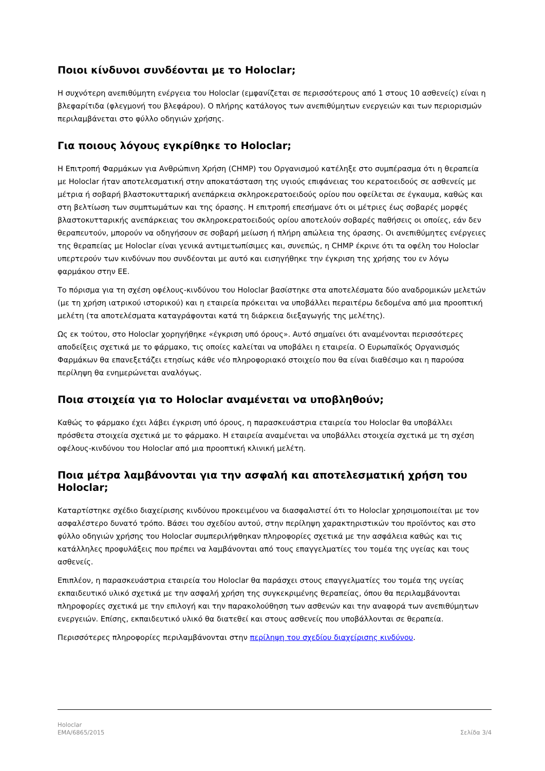Ποιοι κίνδυνοι συνδέονται με το Holoclar;
Η συχνότερη ανεπιθύμητη ενέργεια του Holoclar (εμφανίζεται σε περισσότερους από 1 στους 10 ασθενείς) είναι η βλεφαρίτιδα (φλεγμονή του βλεφάρου). Ο πλήρης κατάλογος των ανεπιθύμητων ενεργειών και των περιορισμών περιλαμβάνεται στο φύλλο οδηγιών χρήσης.
Για ποιους λόγους εγκρίθηκε το Holoclar;
Η Επιτροπή Φαρμάκων για Ανθρώπινη Χρήση (CHMP) του Οργανισμού κατέληξε στο συμπέρασμα ότι η θεραπεία με Holoclar ήταν αποτελεσματική στην αποκατάσταση της υγιούς επιφάνειας του κερατοειδούς σε ασθενείς με μέτρια ή σοβαρή βλαστοκυτταρική ανεπάρκεια σκληροκερατοειδούς ορίου που οφείλεται σε έγκαυμα, καθώς και στη βελτίωση των συμπτωμάτων και της όρασης. Η επιτροπή επεσήμανε ότι οι μέτριες έως σοβαρές μορφές βλαστοκυτταρικής ανεπάρκειας του σκληροκερατοειδούς ορίου αποτελούν σοβαρές παθήσεις οι οποίες, εάν δεν θεραπευτούν, μπορούν να οδηγήσουν σε σοβαρή μείωση ή πλήρη απώλεια της όρασης. Οι ανεπιθύμητες ενέργειες της θεραπείας με Holoclar είναι γενικά αντιμετωπίσιμες και, συνεπώς, η CHMP έκρινε ότι τα οφέλη του Holoclar υπερτερούν των κινδύνων που συνδέονται με αυτό και εισηγήθηκε την έγκριση της χρήσης του εν λόγω φαρμάκου στην ΕΕ.
Το πόρισμα για τη σχέση οφέλους-κινδύνου του Holoclar βασίστηκε στα αποτελέσματα δύο αναδρομικών μελετών (με τη χρήση ιατρικού ιστορικού) και η εταιρεία πρόκειται να υποβάλλει περαιτέρω δεδομένα από μια προοπτική μελέτη (τα αποτελέσματα καταγράφονται κατά τη διάρκεια διεξαγωγής της μελέτης).
Ως εκ τούτου, στο Holoclar χορηγήθηκε «έγκριση υπό όρους». Αυτό σημαίνει ότι αναμένονται περισσότερες αποδείξεις σχετικά με το φάρμακο, τις οποίες καλείται να υποβάλει η εταιρεία. Ο Ευρωπαϊκός Οργανισμός Φαρμάκων θα επανεξετάζει ετησίως κάθε νέο πληροφοριακό στοιχείο που θα είναι διαθέσιμο και η παρούσα περίληψη θα ενημερώνεται αναλόγως.
Ποια στοιχεία για το Holoclar αναμένεται να υποβληθούν;
Καθώς το φάρμακο έχει λάβει έγκριση υπό όρους, η παρασκευάστρια εταιρεία του Holoclar θα υποβάλλει πρόσθετα στοιχεία σχετικά με το φάρμακο. Η εταιρεία αναμένεται να υποβάλλει στοιχεία σχετικά με τη σχέση οφέλους-κινδύνου του Holoclar από μια προοπτική κλινική μελέτη.
Ποια μέτρα λαμβάνονται για την ασφαλή και αποτελεσματική χρήση του Holoclar;
Καταρτίστηκε σχέδιο διαχείρισης κινδύνου προκειμένου να διασφαλιστεί ότι το Holoclar χρησιμοποιείται με τον ασφαλέστερο δυνατό τρόπο. Βάσει του σχεδίου αυτού, στην περίληψη χαρακτηριστικών του προϊόντος και στο φύλλο οδηγιών χρήσης του Holoclar συμπεριλήφθηκαν πληροφορίες σχετικά με την ασφάλεια καθώς και τις κατάλληλες προφυλάξεις που πρέπει να λαμβάνονται από τους επαγγελματίες του τομέα της υγείας και τους ασθενείς.
Επιπλέον, η παρασκευάστρια εταιρεία του Holoclar θα παράσχει στους επαγγελματίες του τομέα της υγείας εκπαιδευτικό υλικό σχετικά με την ασφαλή χρήση της συγκεκριμένης θεραπείας, όπου θα περιλαμβάνονται πληροφορίες σχετικά με την επιλογή και την παρακολούθηση των ασθενών και την αναφορά των ανεπιθύμητων ενεργειών. Επίσης, εκπαιδευτικό υλικό θα διατεθεί και στους ασθενείς που υποβάλλονται σε θεραπεία.
Περισσότερες πληροφορίες περιλαμβάνονται στην περίληψη του σχεδίου διαχείρισης κινδύνου.
Holoclar
EMA/6865/2015
Σελίδα 3/4